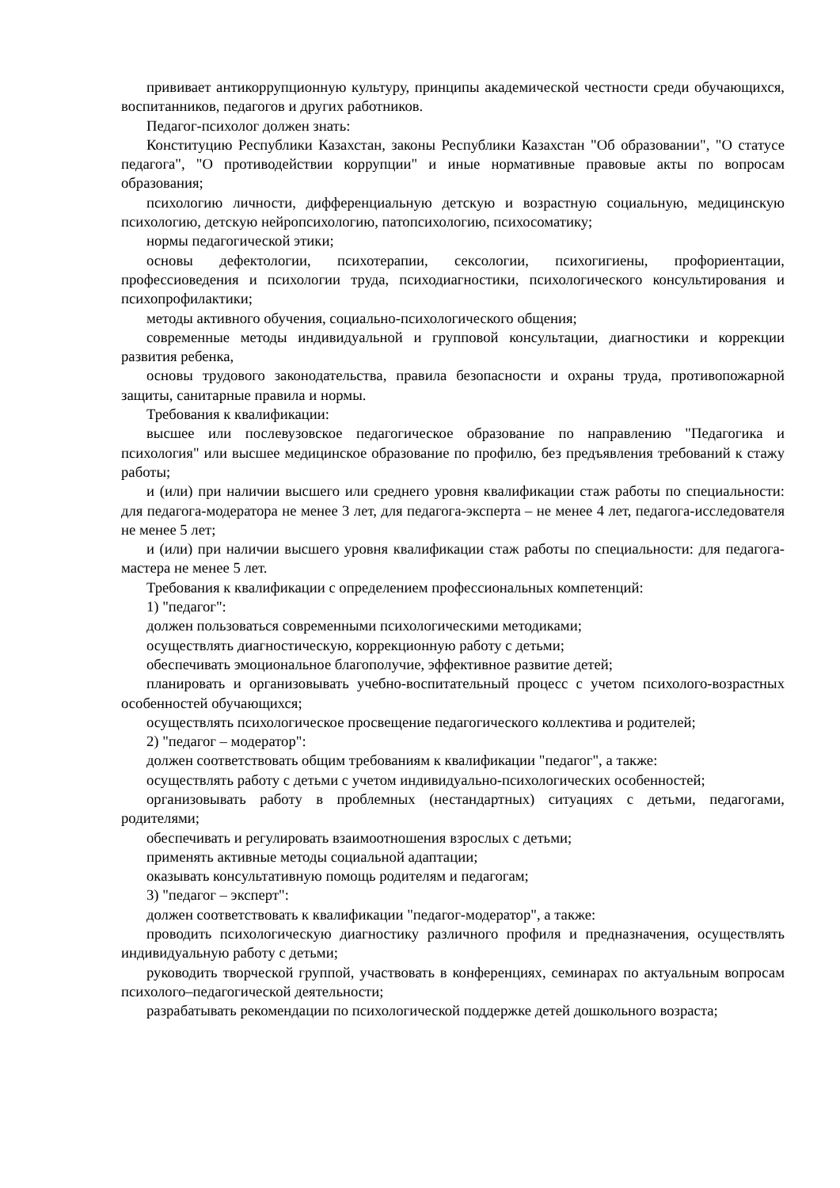прививает антикоррупционную культуру, принципы академической честности среди обучающихся, воспитанников, педагогов и других работников.
Педагог-психолог должен знать:
Конституцию Республики Казахстан, законы Республики Казахстан "Об образовании", "О статусе педагога", "О противодействии коррупции" и иные нормативные правовые акты по вопросам образования;
психологию личности, дифференциальную детскую и возрастную социальную, медицинскую психологию, детскую нейропсихологию, патопсихологию, психосоматику;
нормы педагогической этики;
основы дефектологии, психотерапии, сексологии, психогигиены, профориентации, профессиоведения и психологии труда, психодиагностики, психологического консультирования и психопрофилактики;
методы активного обучения, социально-психологического общения;
современные методы индивидуальной и групповой консультации, диагностики и коррекции развития ребенка,
основы трудового законодательства, правила безопасности и охраны труда, противопожарной защиты, санитарные правила и нормы.
Требования к квалификации:
высшее или послевузовское педагогическое образование по направлению "Педагогика и психология" или высшее медицинское образование по профилю, без предъявления требований к стажу работы;
и (или) при наличии высшего или среднего уровня квалификации стаж работы по специальности: для педагога-модератора не менее 3 лет, для педагога-эксперта – не менее 4 лет, педагога-исследователя не менее 5 лет;
и (или) при наличии высшего уровня квалификации стаж работы по специальности: для педагога-мастера не менее 5 лет.
Требования к квалификации с определением профессиональных компетенций:
1) "педагог":
должен пользоваться современными психологическими методиками;
осуществлять диагностическую, коррекционную работу с детьми;
обеспечивать эмоциональное благополучие, эффективное развитие детей;
планировать и организовывать учебно-воспитательный процесс с учетом психолого-возрастных особенностей обучающихся;
осуществлять психологическое просвещение педагогического коллектива и родителей;
2) "педагог – модератор":
должен соответствовать общим требованиям к квалификации "педагог", а также:
осуществлять работу с детьми с учетом индивидуально-психологических особенностей;
организовывать работу в проблемных (нестандартных) ситуациях с детьми, педагогами, родителями;
обеспечивать и регулировать взаимоотношения взрослых с детьми;
применять активные методы социальной адаптации;
оказывать консультативную помощь родителям и педагогам;
3) "педагог – эксперт":
должен соответствовать к квалификации "педагог-модератор", а также:
проводить психологическую диагностику различного профиля и предназначения, осуществлять индивидуальную работу с детьми;
руководить творческой группой, участвовать в конференциях, семинарах по актуальным вопросам психолого–педагогической деятельности;
разрабатывать рекомендации по психологической поддержке детей дошкольного возраста;